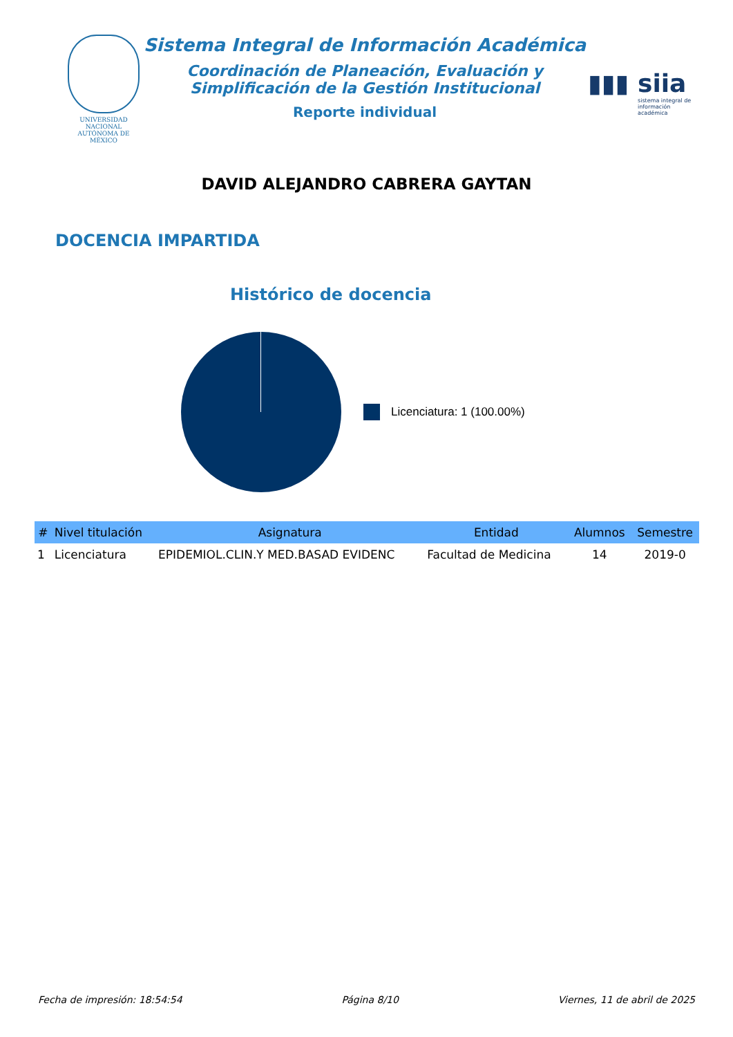UNIVERSIDAD NACIONAL AUTÓNOMA DE MÉXICO
Sistema Integral de Información Académica
Coordinación de Planeación, Evaluación y
Simplificación de la Gestión Institucional
Reporte individual
▮▮▮ siia
sistema integral de información académica
DAVID ALEJANDRO CABRERA GAYTAN
DOCENCIA IMPARTIDA
Histórico de docencia
Licenciatura: 1 (100.00%)
| # | Nivel titulación | Asignatura | Entidad | Alumnos | Semestre |
| --- | --- | --- | --- | --- | --- |
| 1 | Licenciatura | EPIDEMIOL.CLIN.Y MED.BASAD EVIDENC | Facultad de Medicina | 14 | 2019-0 |
Fecha de impresión: 18:54:54 Página 8/10 Viernes, 11 de abril de 2025